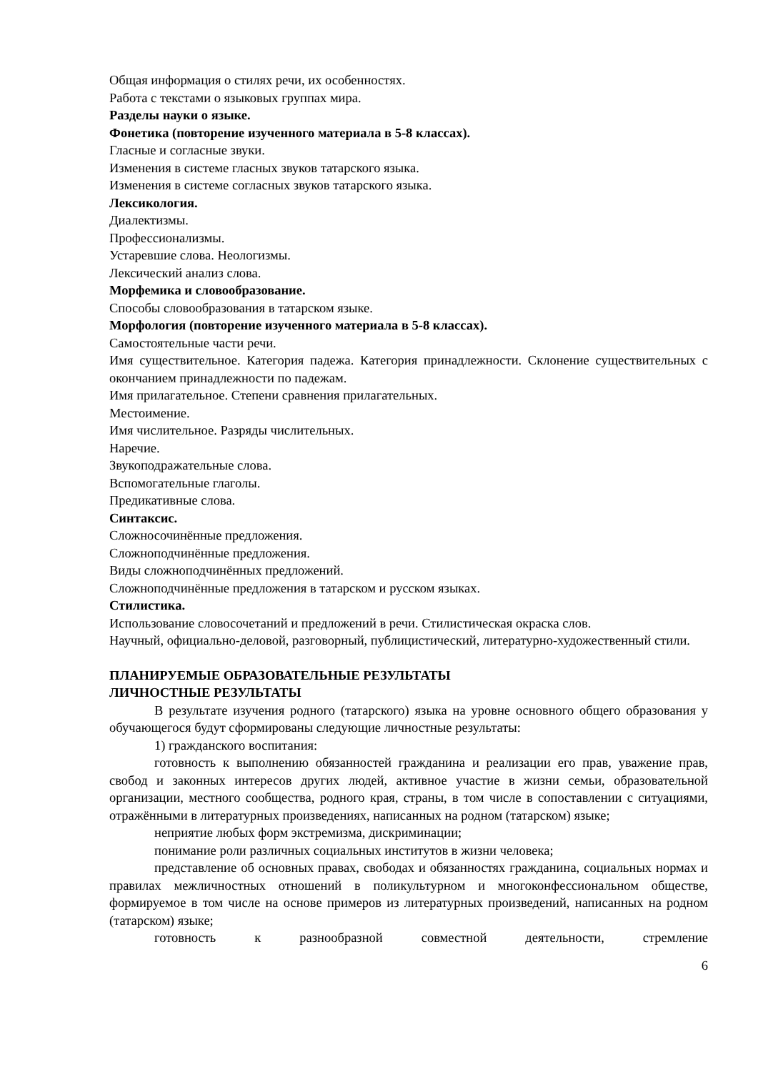Общая информация о стилях речи, их особенностях.
Работа с текстами о языковых группах мира.
Разделы науки о языке.
Фонетика (повторение изученного материала в 5-8 классах).
Гласные и согласные звуки.
Изменения в системе гласных звуков татарского языка.
Изменения в системе согласных звуков татарского языка.
Лексикология.
Диалектизмы.
Профессионализмы.
Устаревшие слова. Неологизмы.
Лексический анализ слова.
Морфемика и словообразование.
Способы словообразования в татарском языке.
Морфология (повторение изученного материала в 5-8 классах).
Самостоятельные части речи.
Имя существительное. Категория падежа. Категория принадлежности. Склонение существительных с окончанием принадлежности по падежам.
Имя прилагательное. Степени сравнения прилагательных.
Местоимение.
Имя числительное. Разряды числительных.
Наречие.
Звукоподражательные слова.
Вспомогательные глаголы.
Предикативные слова.
Синтаксис.
Сложносочинённые предложения.
Сложноподчинённые предложения.
Виды сложноподчинённых предложений.
Сложноподчинённые предложения в татарском и русском языках.
Стилистика.
Использование словосочетаний и предложений в речи. Стилистическая окраска слов.
Научный, официально-деловой, разговорный, публицистический, литературно-художественный стили.
ПЛАНИРУЕМЫЕ ОБРАЗОВАТЕЛЬНЫЕ РЕЗУЛЬТАТЫ
ЛИЧНОСТНЫЕ РЕЗУЛЬТАТЫ
В результате изучения родного (татарского) языка на уровне основного общего образования у обучающегося будут сформированы следующие личностные результаты:
1) гражданского воспитания:
готовность к выполнению обязанностей гражданина и реализации его прав, уважение прав, свобод и законных интересов других людей, активное участие в жизни семьи, образовательной организации, местного сообщества, родного края, страны, в том числе в сопоставлении с ситуациями, отражёнными в литературных произведениях, написанных на родном (татарском) языке;
неприятие любых форм экстремизма, дискриминации;
понимание роли различных социальных институтов в жизни человека;
представление об основных правах, свободах и обязанностях гражданина, социальных нормах и правилах межличностных отношений в поликультурном и многоконфессиональном обществе, формируемое в том числе на основе примеров из литературных произведений, написанных на родном (татарском) языке;
готовность к разнообразной совместной деятельности, стремление
6